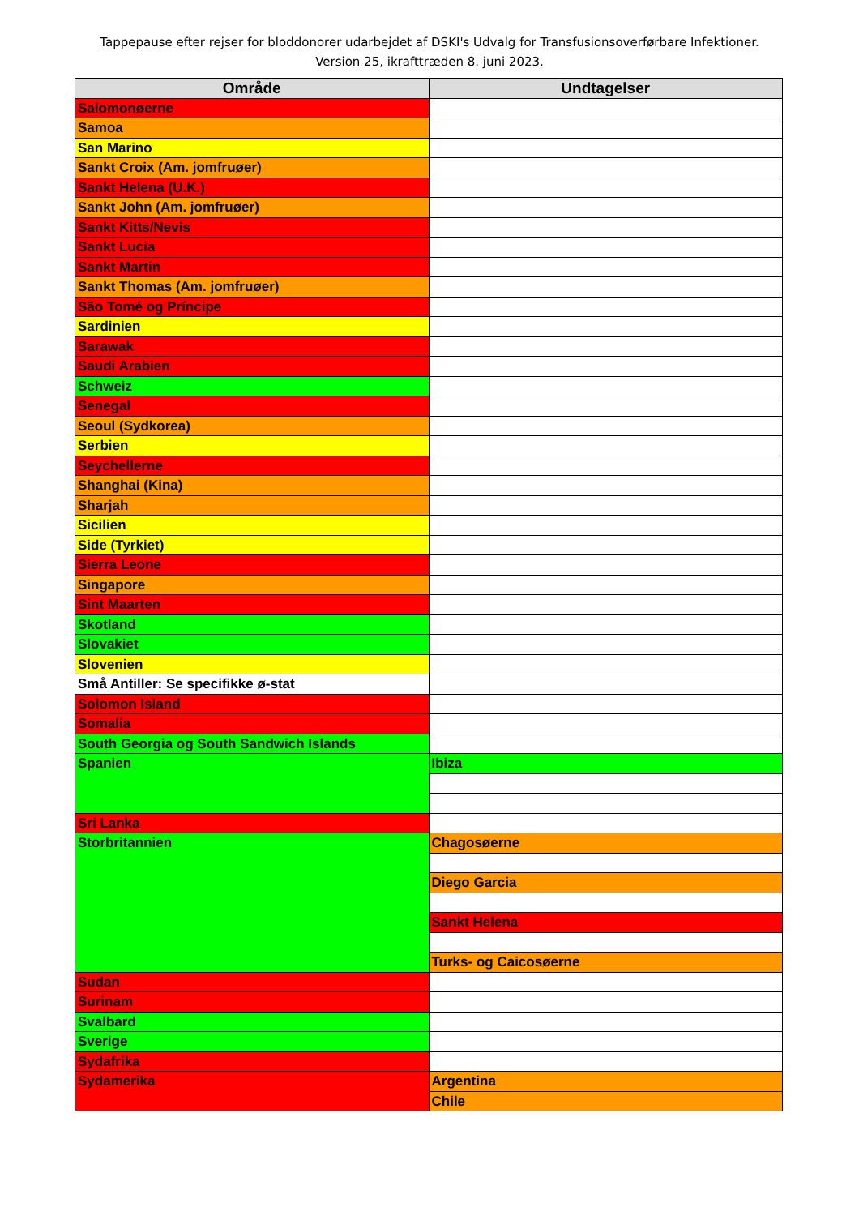Tappepause efter rejser for bloddonorer udarbejdet af DSKI's Udvalg for Transfusionsoverførbare Infektioner.
Version 25, ikrafttræden 8. juni 2023.
| Område | Undtagelser |
| --- | --- |
| Salomonøerne | |
| Samoa | |
| San Marino | |
| Sankt Croix (Am. jomfruøer) | |
| Sankt Helena (U.K.) | |
| Sankt John (Am. jomfruøer) | |
| Sankt Kitts/Nevis | |
| Sankt Lucia | |
| Sankt Martin | |
| Sankt Thomas (Am. jomfruøer) | |
| São Tomé og Príncipe | |
| Sardinien | |
| Sarawak | |
| Saudi Arabien | |
| Schweiz | |
| Senegal | |
| Seoul (Sydkorea) | |
| Serbien | |
| Seychellerne | |
| Shanghai (Kina) | |
| Sharjah | |
| Sicilien | |
| Side (Tyrkiet) | |
| Sierra Leone | |
| Singapore | |
| Sint Maarten | |
| Skotland | |
| Slovakiet | |
| Slovenien | |
| Små Antiller: Se specifikke ø-stat | |
| Solomon Island | |
| Somalia | |
| South Georgia og South Sandwich Islands | |
| Spanien | Ibiza |
| Sri Lanka | |
| Storbritannien | Chagosøerne |
| | Diego Garcia |
| | Sankt Helena |
| | Turks- og Caicosøerne |
| Sudan | |
| Surinam | |
| Svalbard | |
| Sverige | |
| Sydafrika | |
| Sydamerika | Argentina |
| | Chile |